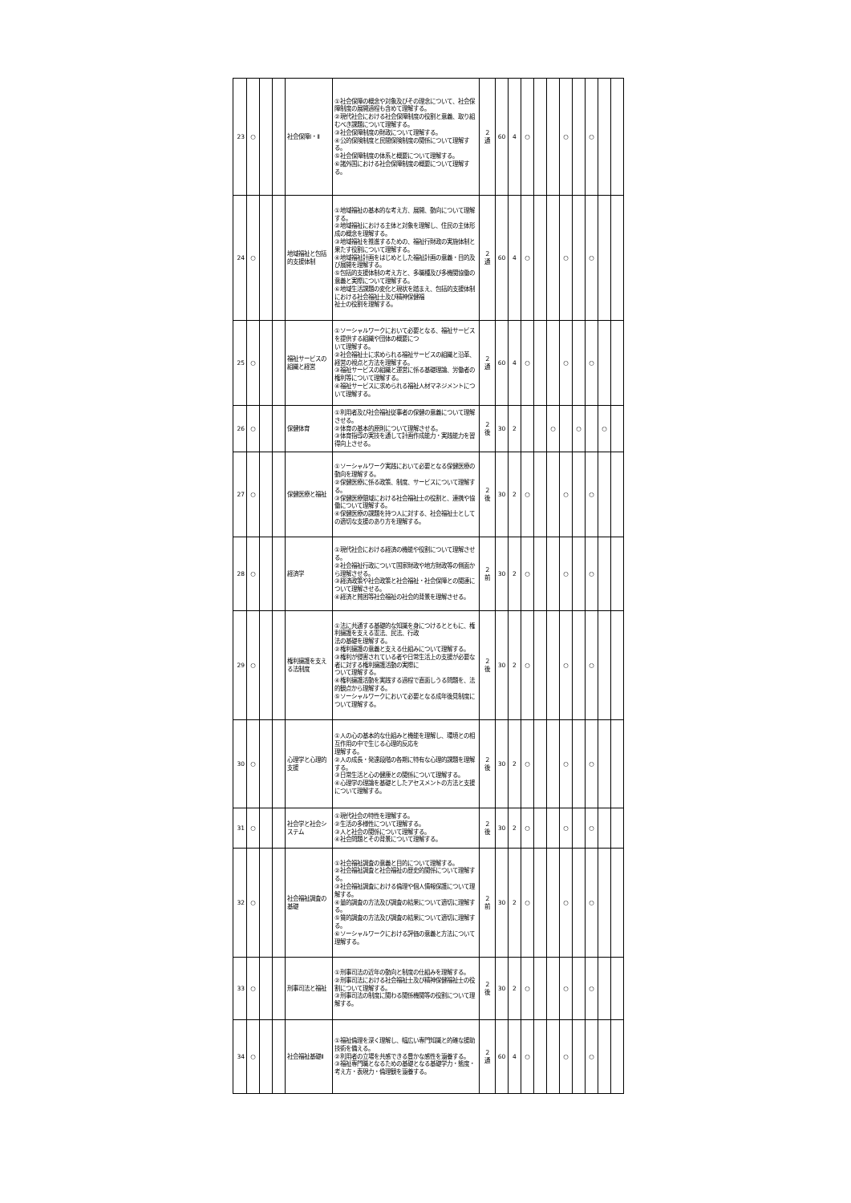| 23 | ○ | | | 社会保障Ⅰ・Ⅱ | ①社会保障の概念や対象及びその理念について、社会保障制度の展開過程も含めて理解する。 ②現代社会における社会保障制度の役割と意義、取り組むべき課題について理解する。 ③社会保障制度の財政について理解する。 ④公的保険制度と民間保険制度の関係について理解する。 ⑤社会保障制度の体系と概要について理解する。 ⑥諸外国における社会保障制度の概要について理解する。 | ２ 通 | 60 | 4 | ○ | | | ○ | | ○ | | |
| 24 | ○ | | | 地域福祉と包括的支援体制 | ①地域福祉の基本的な考え方、展開、動向について理解する。 ②地域福祉における主体と対象を理解し、住民の主体形成の概念を理解する。 ③地域福祉を推進するための、福祉行財政の実施体制と果たす役割について理解する。 ④地域福祉計画をはじめとした福祉計画の意義・目的及び展開を理解する。 ⑤包括的支援体制の考え方と、多職種及び多機関協働の意義と実際について理解する。 ⑥地域生活課題の変化と現状を踏まえ、包括的支援体制における社会福祉士及び精神保健福 祉士の役割を理解する。 | ２ 通 | 60 | 4 | ○ | | | ○ | | ○ | | |
| 25 | ○ | | | 福祉サービスの組織と経営 | ①ソーシャルワークにおいて必要となる、福祉サービスを提供する組織や団体の概要につ いて理解する。 ②社会福祉士に求められる福祉サービスの組織と沿革、経営の視点と方法を理解する。 ③福祉サービスの組織と運営に係る基礎理論、労働者の権利等について理解する。 ④福祉サービスに求められる福祉人材マネジメントについて理解する。 | ２ 通 | 60 | 4 | ○ | | | ○ | | ○ | | |
| 26 | ○ | | | 保健体育 | ①利用者及び社会福祉従事者の保健の意義について理解させる。 ②体育の基本的原則について理解させる。 ③体育指導の実技を通して計画作成能力・実践能力を習得向上させる。 | ２ 後 | 30 | 2 | | | ○ | | ○ | | ○ | |
| 27 | ○ | | | 保健医療と福祉 | ①ソーシャルワーク実践において必要となる保健医療の動向を理解する。 ②保健医療に係る政策、制度、サービスについて理解する。 ③保健医療領域における社会福祉士の役割と、連携や協働について理解する。 ④保健医療の課題を持つ人に対する、社会福祉士としての適切な支援のあり方を理解する。 | ２ 後 | 30 | 2 | ○ | | | ○ | | ○ | | |
| 28 | ○ | | | 経済学 | ①現代社会における経済の機能や役割について理解させる。 ②社会福祉行政について国家財政や地方財政等の側面から理解させる。 ③経済政策や社会政策と社会福祉・社会保障との関連について理解させる。 ④経済と貧困等社会福祉の社会的背景を理解させる。 | ２ 前 | 30 | 2 | ○ | | | ○ | | ○ | | |
| 29 | ○ | | | 権利擁護を支える法制度 | ①法に共通する基礎的な知識を身につけるとともに、権利擁護を支える憲法、民法、行政 法の基礎を理解する。 ②権利擁護の意義と支える仕組みについて理解する。 ③権利が侵害されている者や日常生活上の支援が必要な者に対する権利擁護活動の実際に ついて理解する。 ④権利擁護活動を実践する過程で直面しうる問題を、法的観点から理解する。 ⑤ソーシャルワークにおいて必要となる成年後見制度について理解する。 | ２ 後 | 30 | 2 | ○ | | | ○ | | ○ | | |
| 30 | ○ | | | 心理学と心理的支援 | ①人の心の基本的な仕組みと機能を理解し、環境との相互作用の中で生じる心理的反応を 理解する。 ②人の成長・発達段階の各期に特有な心理的課題を理解する。 ③日常生活と心の健康との関係について理解する。 ④心理学の理論を基礎としたアセスメントの方法と支援について理解する。 | ２ 後 | 30 | 2 | ○ | | | ○ | | ○ | | |
| 31 | ○ | | | 社会学と社会システム | ①現代社会の特性を理解する。 ②生活の多様性について理解する。 ③人と社会の関係について理解する。 ④社会問題とその背景について理解する。 | ２ 後 | 30 | 2 | ○ | | | ○ | | ○ | | |
| 32 | ○ | | | 社会福祉調査の基礎 | ①社会福祉調査の意義と目的について理解する。 ②社会福祉調査と社会福祉の歴史的関係について理解する。 ③社会福祉調査における倫理や個人情報保護について理解する。 ④量的調査の方法及び調査の結果について適切に理解する。 ⑤質的調査の方法及び調査の結果について適切に理解する。 ⑥ソーシャルワークにおける評価の意義と方法について理解する。 | ２ 前 | 30 | 2 | ○ | | | ○ | | ○ | | |
| 33 | ○ | | | 刑事司法と福祉 | ①刑事司法の近年の動向と制度の仕組みを理解する。 ②刑事司法における社会福祉士及び精神保健福祉士の役割について理解する。 ③刑事司法の制度に関わる関係機関等の役割について理解する。 | ２ 後 | 30 | 2 | ○ | | | ○ | | ○ | | |
| 34 | ○ | | | 社会福祉基礎Ⅱ | ①福祉倫理を深く理解し、幅広い専門知識と的確な援助技術を備える。 ②利用者の立場を共感できる豊かな感性を涵養する。 ③福祉専門職となるための基礎となる基礎学力・態度・考え方・表現力・倫理観を涵養する。 | ２ 通 | 60 | 4 | ○ | | | ○ | | ○ | | |